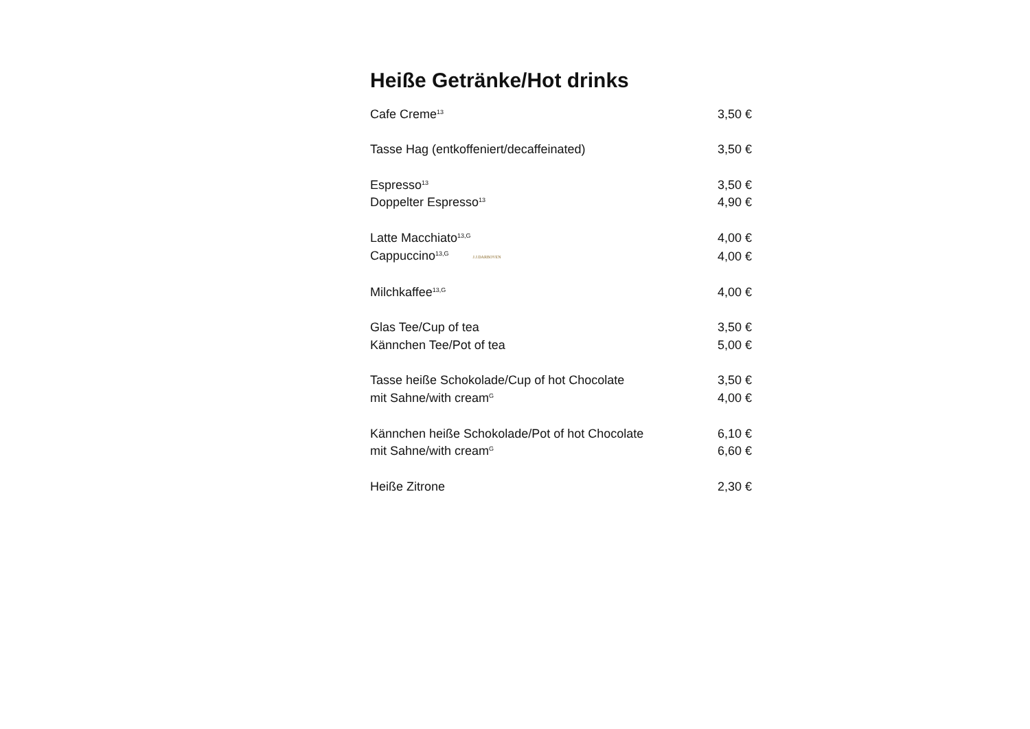Heiße Getränke/Hot drinks
| Cafe Creme<sup>13</sup> | 3,50 € |
| Tasse Hag (entkoffeniert/decaffeinated) | 3,50 € |
| Espresso<sup>13</sup> | 3,50 € |
| Doppelter Espresso<sup>13</sup> | 4,90 € |
| Latte Macchiato<sup>13,G</sup> | 4,00 € |
| Cappuccino<sup>13,G</sup> J.J.DARBOVEN | 4,00 € |
| Milchkaffee<sup>13,G</sup> | 4,00 € |
| Glas Tee/Cup of tea | 3,50 € |
| Kännchen Tee/Pot of tea | 5,00 € |
| Tasse heiße Schokolade/Cup of hot Chocolate | 3,50 € |
| mit Sahne/with cream<sup>G</sup> | 4,00 € |
| Kännchen heiße Schokolade/Pot of hot Chocolate | 6,10 € |
| mit Sahne/with cream<sup>G</sup> | 6,60 € |
| Heiße Zitrone | 2,30 € |